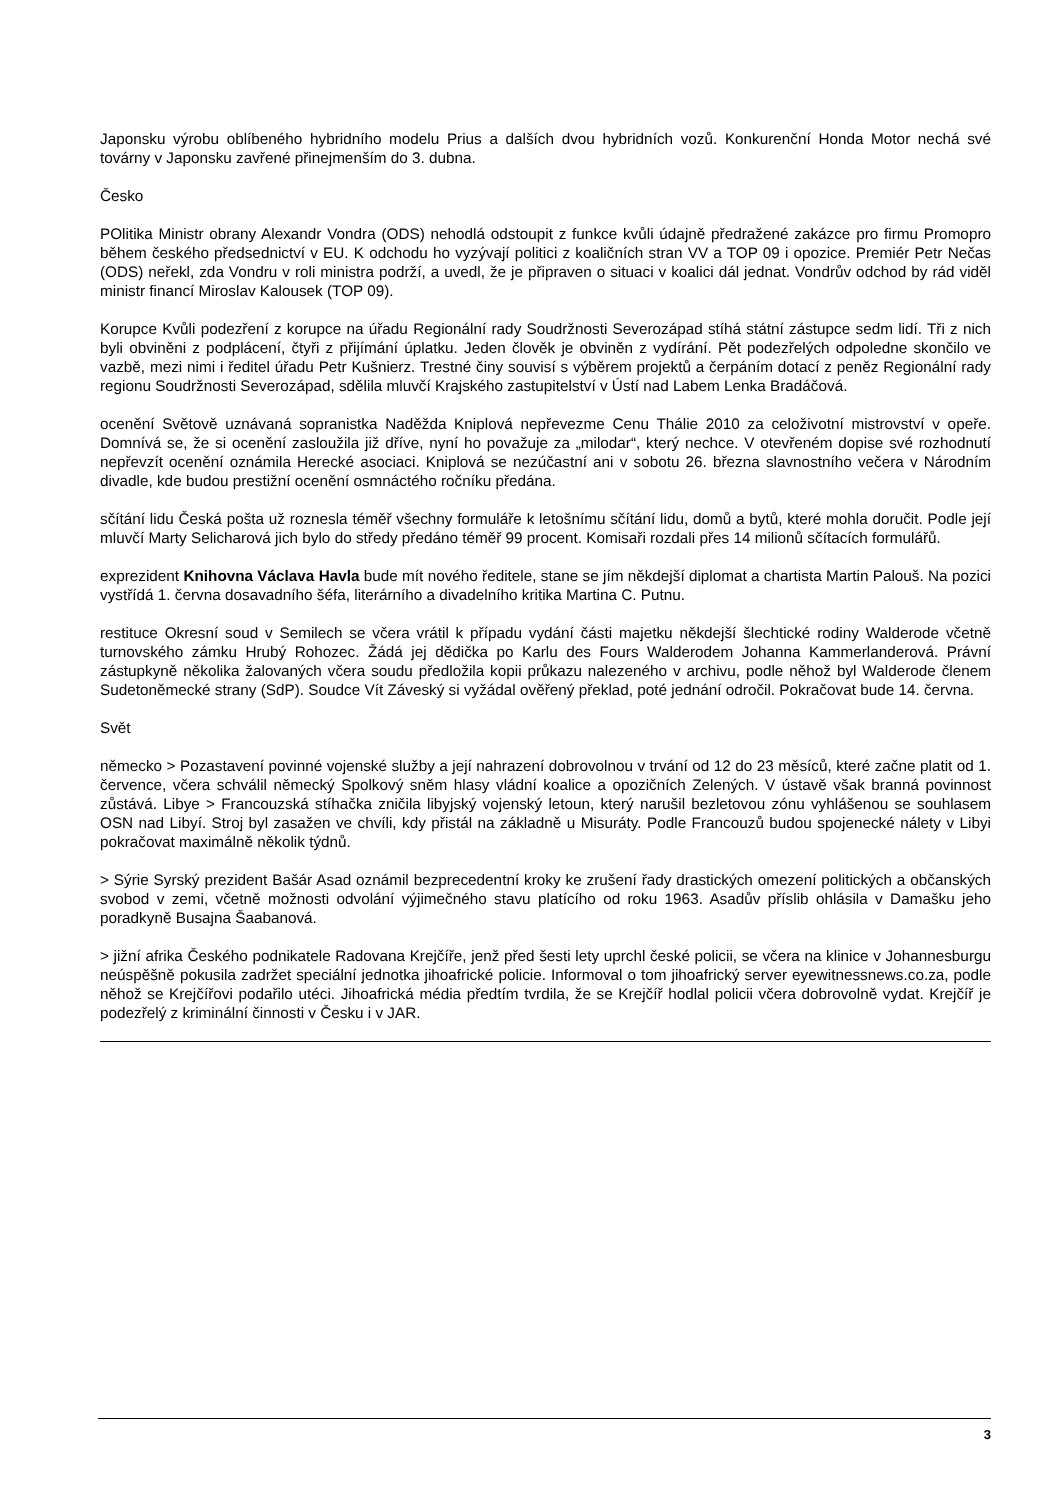Japonsku výrobu oblíbeného hybridního modelu Prius a dalších dvou hybridních vozů. Konkurenční Honda Motor nechá své továrny v Japonsku zavřené přinejmenším do 3. dubna.
Česko
POlitika Ministr obrany Alexandr Vondra (ODS) nehodlá odstoupit z funkce kvůli údajně předražené zakázce pro firmu Promopro během českého předsednictví v EU. K odchodu ho vyzývají politici z koaličních stran VV a TOP 09 i opozice. Premiér Petr Nečas (ODS) neřekl, zda Vondru v roli ministra podrží, a uvedl, že je připraven o situaci v koalici dál jednat. Vondrův odchod by rád viděl ministr financí Miroslav Kalousek (TOP 09).
Korupce Kvůli podezření z korupce na úřadu Regionální rady Soudržnosti Severozápad stíhá státní zástupce sedm lidí. Tři z nich byli obviněni z podplácení, čtyři z přijímání úplatku. Jeden člověk je obviněn z vydírání. Pět podezřelých odpoledne skončilo ve vazbě, mezi nimi i ředitel úřadu Petr Kušnierz. Trestné činy souvisí s výběrem projektů a čerpáním dotací z peněz Regionální rady regionu Soudržnosti Severozápad, sdělila mluvčí Krajského zastupitelství v Ústí nad Labem Lenka Bradáčová.
ocenění Světově uznávaná sopranistka Naděžda Kniplová nepřevezme Cenu Thálie 2010 za celoživotní mistrovství v opeře. Domnívá se, že si ocenění zasloužila již dříve, nyní ho považuje za „milodar“, který nechce. V otevřeném dopise své rozhodnutí nepřevzít ocenění oznámila Herecké asociaci. Kniplová se nezúčastní ani v sobotu 26. března slavnostního večera v Národním divadle, kde budou prestižní ocenění osmnáctého ročníku předána.
sčítání lidu Česká pošta už roznesla téměř všechny formuláře k letošnímu sčítání lidu, domů a bytů, které mohla doručit. Podle její mluvčí Marty Selicharová jich bylo do středy předáno téměř 99 procent. Komisaři rozdali přes 14 milionů sčítacích formulářů.
exprezident Knihovna Václava Havla bude mít nového ředitele, stane se jím někdejší diplomat a chartista Martin Palouš. Na pozici vystřídá 1. června dosavadního šéfa, literárního a divadelního kritika Martina C. Putnu.
restituce Okresní soud v Semilech se včera vrátil k případu vydání části majetku někdejší šlechtické rodiny Walderode včetně turnovského zámku Hrubý Rohozec. Žádá jej dědička po Karlu des Fours Walderodem Johanna Kammerlanderová. Právní zástupkyně několika žalovaných včera soudu předložila kopii průkazu nalezeného v archivu, podle něhož byl Walderode členem Sudetoněmecké strany (SdP). Soudce Vít Záveský si vyžádal ověřený překlad, poté jednání odročil. Pokračovat bude 14. června.
Svět
německo > Pozastavení povinné vojenské služby a její nahrazení dobrovolnou v trvání od 12 do 23 měsíců, které začne platit od 1. července, včera schválil německý Spolkový sněm hlasy vládní koalice a opozičních Zelených. V ústavě však branná povinnost zůstává. Libye > Francouzská stíhačka zničila libyjský vojenský letoun, který narušil bezletovou zónu vyhlášenou se souhlasem OSN nad Libyí. Stroj byl zasažen ve chvíli, kdy přistál na základně u Misuráty. Podle Francouzů budou spojenecké nálety v Libyi pokračovat maximálně několik týdnů.
> Sýrie Syrský prezident Bašár Asad oznámil bezprecedentní kroky ke zrušení řady drastických omezení politických a občanských svobod v zemi, včetně možnosti odvolání výjimečného stavu platícího od roku 1963. Asadův příslib ohlásila v Damašku jeho poradkyně Busajna Šaabanová.
> jižní afrika Českého podnikatele Radovana Krejčíře, jenž před šesti lety uprchl české policii, se včera na klinice v Johannesburgu neúspěšně pokusila zadržet speciální jednotka jihoafrické policie. Informoval o tom jihoafrický server eyewitnessnews.co.za, podle něhož se Krejčířovi podařilo utéci. Jihoafrická média předtím tvrdila, že se Krejčíř hodlal policii včera dobrovolně vydat. Krejčíř je podezřelý z kriminální činnosti v Česku i v JAR.
3